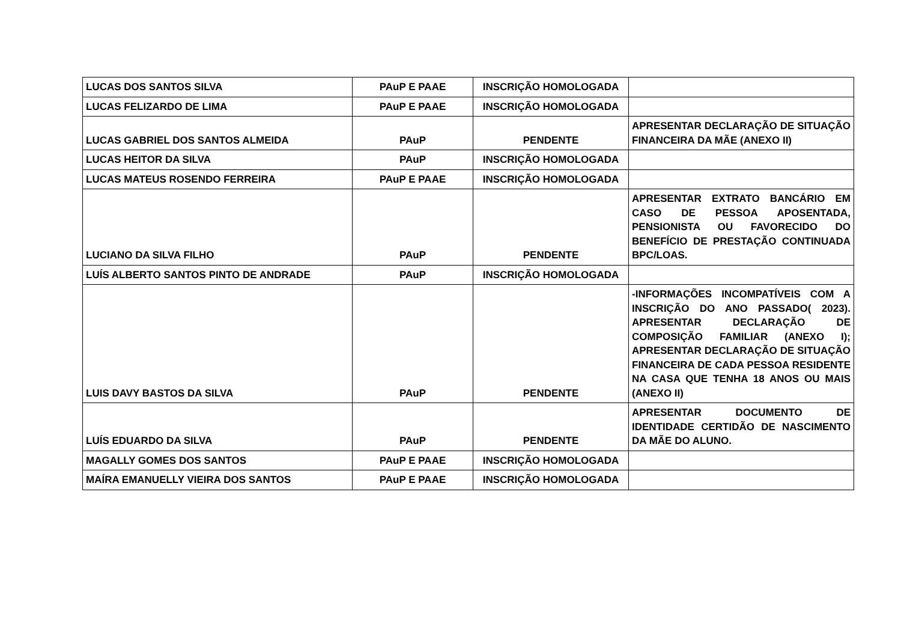| LUCAS DOS SANTOS SILVA | PAuP E PAAE | INSCRIÇÃO HOMOLOGADA | |
| LUCAS FELIZARDO DE LIMA | PAuP E PAAE | INSCRIÇÃO HOMOLOGADA | |
| LUCAS GABRIEL DOS SANTOS ALMEIDA | PAuP | PENDENTE | APRESENTAR DECLARAÇÃO DE SITUAÇÃO FINANCEIRA DA MÃE (ANEXO II) |
| LUCAS HEITOR DA SILVA | PAuP | INSCRIÇÃO HOMOLOGADA | |
| LUCAS MATEUS ROSENDO FERREIRA | PAuP E PAAE | INSCRIÇÃO HOMOLOGADA | |
| LUCIANO DA SILVA FILHO | PAuP | PENDENTE | APRESENTAR EXTRATO BANCÁRIO EM CASO DE PESSOA APOSENTADA, PENSIONISTA OU FAVORECIDO DO BENEFÍCIO DE PRESTAÇÃO CONTINUADA BPC/LOAS. |
| LUÍS ALBERTO SANTOS PINTO DE ANDRADE | PAuP | INSCRIÇÃO HOMOLOGADA | |
| LUIS DAVY BASTOS DA SILVA | PAuP | PENDENTE | -INFORMAÇÕES INCOMPATÍVEIS COM A INSCRIÇÃO DO ANO PASSADO( 2023). APRESENTAR DECLARAÇÃO DE COMPOSIÇÃO FAMILIAR (ANEXO I); APRESENTAR DECLARAÇÃO DE SITUAÇÃO FINANCEIRA DE CADA PESSOA RESIDENTE NA CASA QUE TENHA 18 ANOS OU MAIS (ANEXO II) |
| LUÍS EDUARDO DA SILVA | PAuP | PENDENTE | APRESENTAR DOCUMENTO DE IDENTIDADE CERTIDÃO DE NASCIMENTO DA MÃE DO ALUNO. |
| MAGALLY GOMES DOS SANTOS | PAuP E PAAE | INSCRIÇÃO HOMOLOGADA | |
| MAÍRA EMANUELLY VIEIRA DOS SANTOS | PAuP E PAAE | INSCRIÇÃO HOMOLOGADA | |